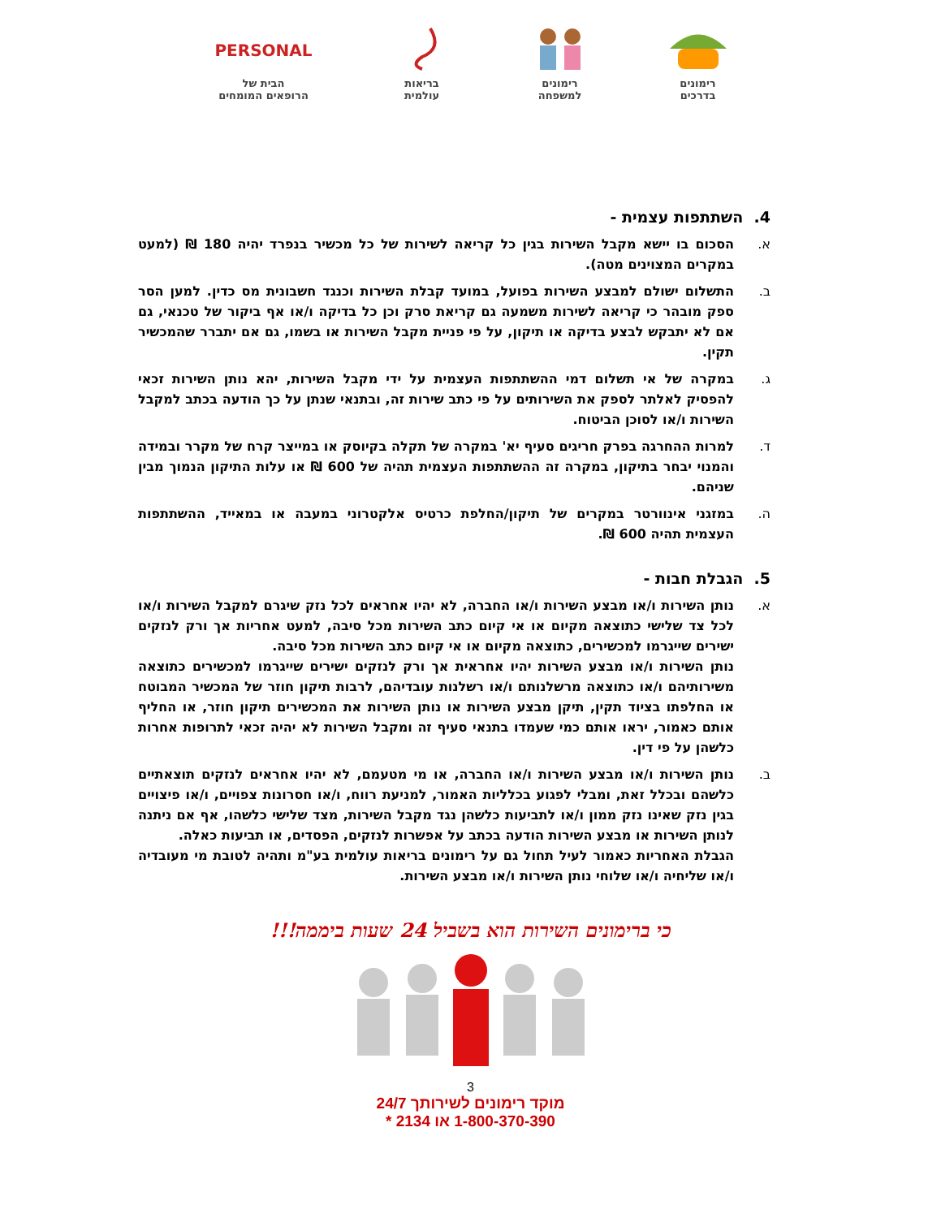רימונים
בדרכים
רימונים
למשפחה
בריאות
עולמית
PERSONAL
הבית של
הרופאים המומחים
4. השתתפות עצמית -
א. הסכום בו יישא מקבל השירות בגין כל קריאה לשירות של כל מכשיר בנפרד יהיה 180 ₪ (למעט במקרים המצוינים מטה).
ב. התשלום ישולם למבצע השירות בפועל, במועד קבלת השירות וכנגד חשבונית מס כדין. למען הסר ספק מובהר כי קריאה לשירות משמעה גם קריאת סרק וכן כל בדיקה ו/או אף ביקור של טכנאי, גם אם לא יתבקש לבצע בדיקה או תיקון, על פי פניית מקבל השירות או בשמו, גם אם יתברר שהמכשיר תקין.
ג. במקרה של אי תשלום דמי ההשתתפות העצמית על ידי מקבל השירות, יהא נותן השירות זכאי להפסיק לאלתר לספק את השירותים על פי כתב שירות זה, ובתנאי שנתן על כך הודעה בכתב למקבל השירות ו/או לסוכן הביטוח.
ד. למרות ההחרגה בפרק חריגים סעיף יא' במקרה של תקלה בקיוסק או במייצר קרח של מקרר ובמידה והמנוי יבחר בתיקון, במקרה זה ההשתתפות העצמית תהיה של 600 ₪ או עלות התיקון הנמוך מבין שניהם.
ה. במזגני אינוורטר במקרים של תיקון/החלפת כרטיס אלקטרוני במעבה או במאייד, ההשתתפות העצמית תהיה 600 ₪.
5. הגבלת חבות -
א. נותן השירות ו/או מבצע השירות ו/או החברה, לא יהיו אחראים לכל נזק שיגרם למקבל השירות ו/או לכל צד שלישי כתוצאה מקיום או אי קיום כתב השירות מכל סיבה, למעט אחריות אך ורק לנזקים ישירים שייגרמו למכשירים, כתוצאה מקיום או אי קיום כתב השירות מכל סיבה.
נותן השירות ו/או מבצע השירות יהיו אחראית אך ורק לנזקים ישירים שייגרמו למכשירים כתוצאה משירותיהם ו/או כתוצאה מרשלנותם ו/או רשלנות עובדיהם, לרבות תיקון חוזר של המכשיר המבוטח או החלפתו בציוד תקין, תיקן מבצע השירות או נותן השירות את המכשירים תיקון חוזר, או החליף אותם כאמור, יראו אותם כמי שעמדו בתנאי סעיף זה ומקבל השירות לא יהיה זכאי לתרופות אחרות כלשהן על פי דין.
ב. נותן השירות ו/או מבצע השירות ו/או החברה, או מי מטעמם, לא יהיו אחראים לנזקים תוצאתיים כלשהם ובכלל זאת, ומבלי לפגוע בכלליות האמור, למניעת רווח, ו/או חסרונות צפויים, ו/או פיצויים בגין נזק שאינו נזק ממון ו/או לתביעות כלשהן נגד מקבל השירות, מצד שלישי כלשהו, אף אם ניתנה לנותן השירות או מבצע השירות הודעה בכתב על אפשרות לנזקים, הפסדים, או תביעות כאלה.
הגבלת האחריות כאמור לעיל תחול גם על רימונים בריאות עולמית בע"מ ותהיה לטובת מי מעובדיה ו/או שליחיה ו/או שלוחי נותן השירות ו/או מבצע השירות.
כי ברימונים השירות הוא בשביל 24 שעות ביממה!!!
3
מוקד רימונים לשירותך 24/7
1-800-370-390 או 2134 *